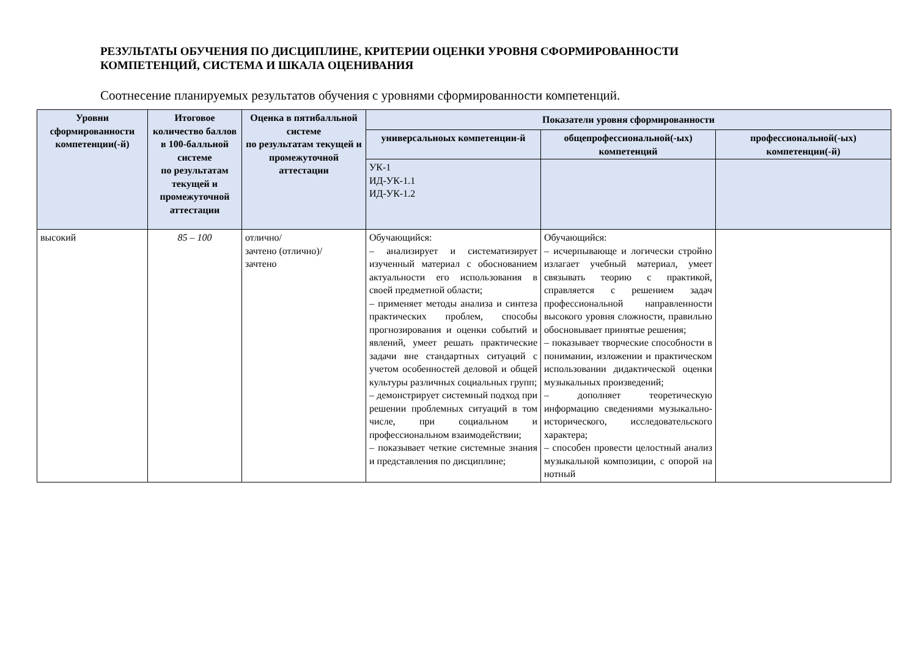РЕЗУЛЬТАТЫ ОБУЧЕНИЯ ПО ДИСЦИПЛИНЕ, КРИТЕРИИ ОЦЕНКИ УРОВНЯ СФОРМИРОВАННОСТИ
КОМПЕТЕНЦИЙ, СИСТЕМА И ШКАЛА ОЦЕНИВАНИЯ
Соотнесение планируемых результатов обучения с уровнями сформированности компетенций.
| Уровни сформированности компетенции(-й) | Итоговое количество баллов в 100-балльной системе по результатам текущей и промежуточной аттестации | Оценка в пятибалльной системе по результатам текущей и промежуточной аттестации | Показатели уровня сформированности | | |
| --- | --- | --- | --- | --- | --- |
| | | | универсальноых компетенции-й | общепрофессиональной(-ых) компетенций | профессиональной(-ых) компетенции(-й) |
| | | | УК-1 ИД-УК-1.1 ИД-УК-1.2 | | |
| высокий | 85 – 100 | отлично/ зачтено (отлично)/ зачтено | Обучающийся: – анализирует и систематизирует изученный материал с обоснованием актуальности его использования в своей предметной области; – применяет методы анализа и синтеза практических проблем, способы прогнозирования и оценки событий и явлений, умеет решать практические задачи вне стандартных ситуаций с учетом особенностей деловой и общей культуры различных социальных групп; – демонстрирует системный подход при решении проблемных ситуаций в том числе, при социальном и профессиональном взаимодействии; – показывает четкие системные знания и представления по дисциплине; | Обучающийся: – исчерпывающе и логически стройно излагает учебный материал, умеет связывать теорию с практикой, справляется с решением задач профессиональной направленности высокого уровня сложности, правильно обосновывает принятые решения; – показывает творческие способности в понимании, изложении и практическом использовании дидактической оценки музыкальных произведений; – дополняет теоретическую информацию сведениями музыкально-исторического, исследовательского характера; – способен провести целостный анализ музыкальной композиции, с опорой на нотный | |